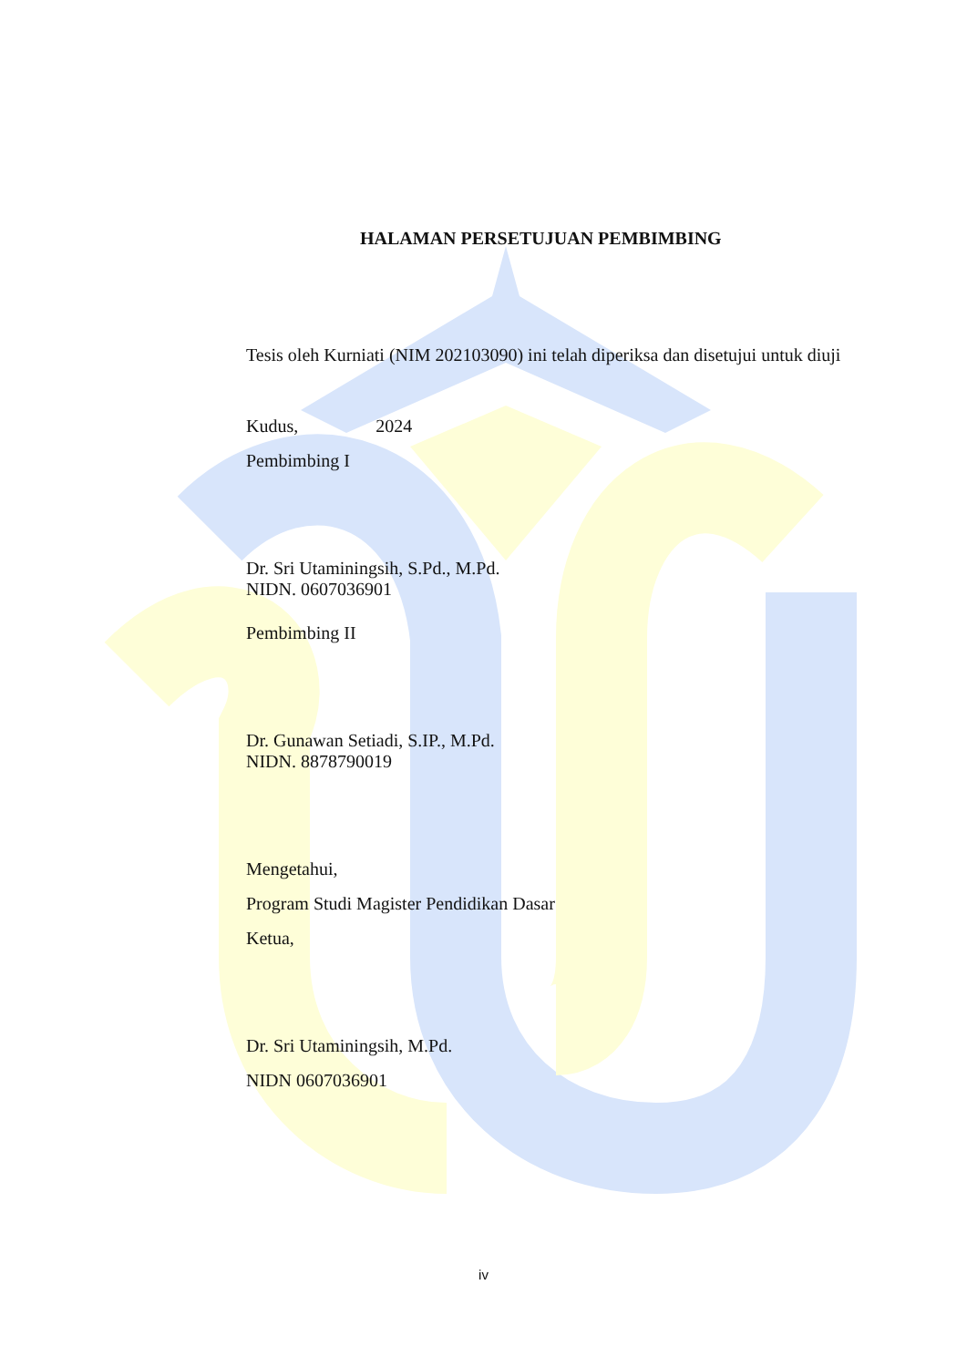HALAMAN PERSETUJUAN PEMBIMBING
Tesis oleh Kurniati (NIM 202103090) ini telah diperiksa dan disetujui untuk diuji
Kudus, 2024
Pembimbing I
Dr. Sri Utaminingsih, S.Pd., M.Pd.
NIDN. 0607036901
Pembimbing II
Dr. Gunawan Setiadi, S.IP., M.Pd.
NIDN. 8878790019
Mengetahui,
Program Studi Magister Pendidikan Dasar
Ketua,
Dr. Sri Utaminingsih, M.Pd.
NIDN 0607036901
iv